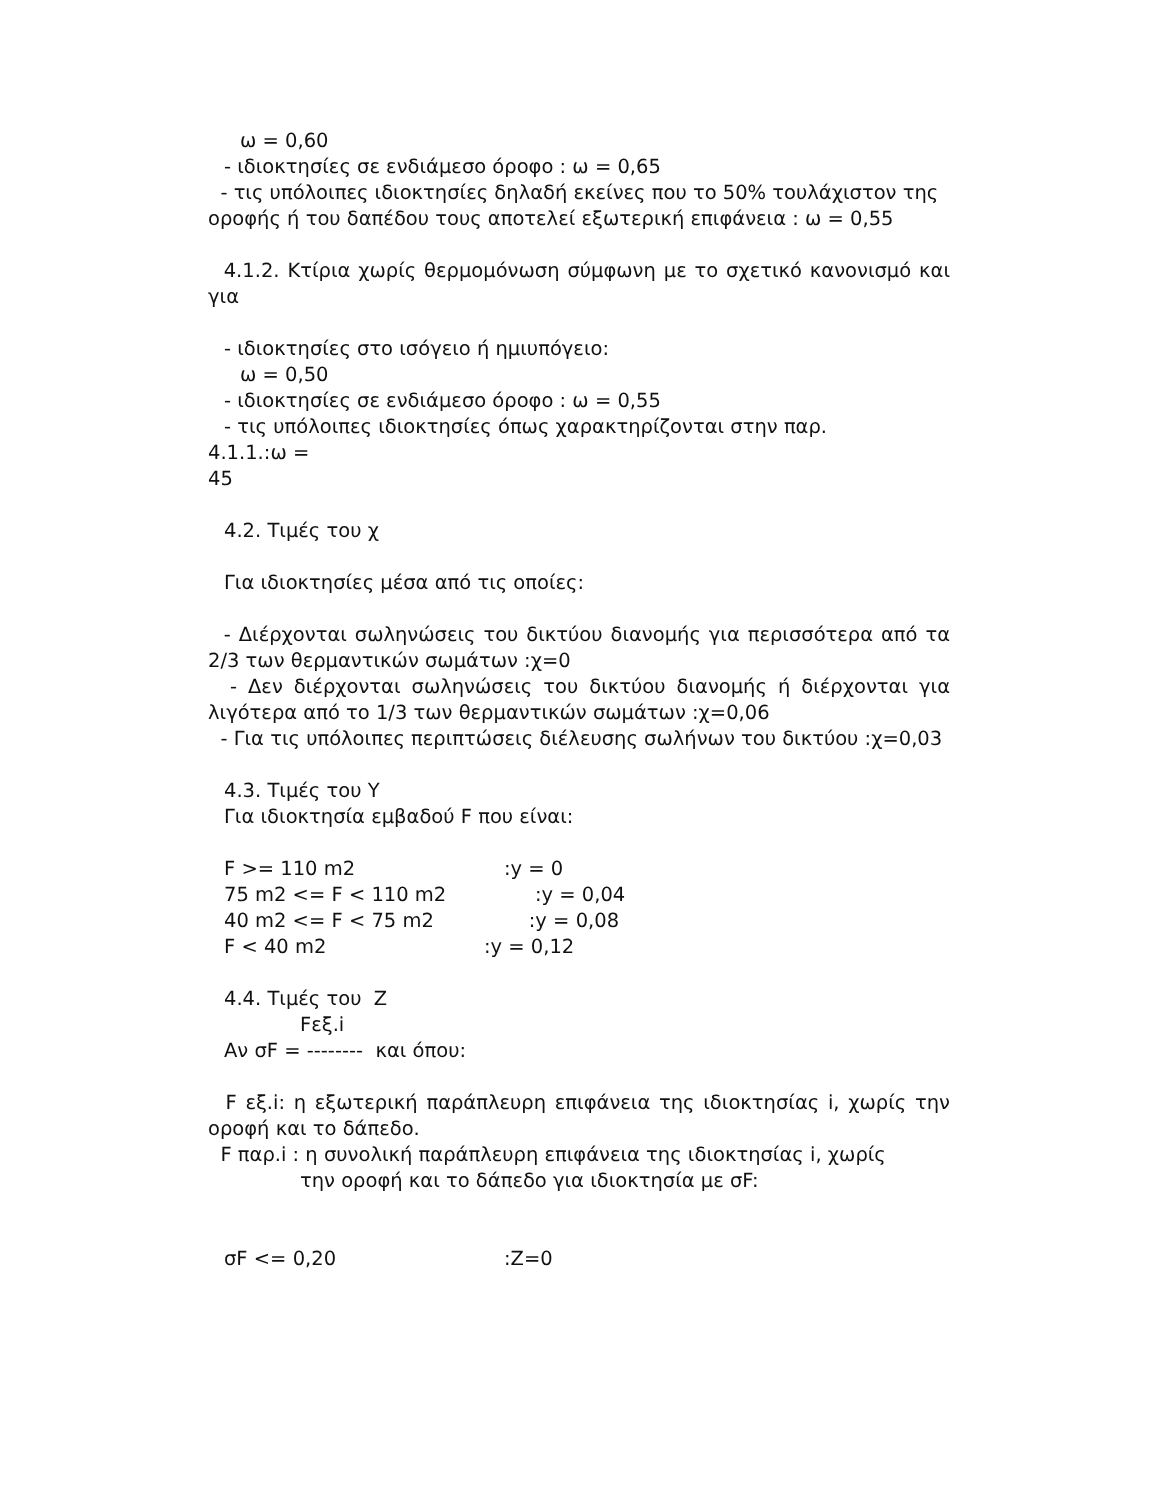ω = 0,60
- ιδιοκτησίες σε ενδιάμεσο όροφο : ω = 0,65
- τις υπόλοιπες ιδιοκτησίες δηλαδή εκείνες που το 50% τουλάχιστον της
οροφής ή του δαπέδου τους αποτελεί εξωτερική επιφάνεια : ω = 0,55
4.1.2. Κτίρια χωρίς θερμομόνωση σύμφωνη με το σχετικό κανονισμό και για
- ιδιοκτησίες στο ισόγειο ή ημιυπόγειο:
ω = 0,50
- ιδιοκτησίες σε ενδιάμεσο όροφο : ω = 0,55
- τις υπόλοιπες ιδιοκτησίες όπως χαρακτηρίζονται στην παρ.
4.1.1.:ω =
45
4.2. Τιμές του χ
Για ιδιοκτησίες μέσα από τις οποίες:
- Διέρχονται σωληνώσεις του δικτύου διανομής για περισσότερα από τα 2/3 των θερμαντικών σωμάτων :χ=0
- Δεν διέρχονται σωληνώσεις του δικτύου διανομής ή διέρχονται για λιγότερα από το 1/3 των θερμαντικών σωμάτων :χ=0,06
- Για τις υπόλοιπες περιπτώσεις διέλευσης σωλήνων του δικτύου :χ=0,03
4.3. Τιμές του Y
Για ιδιοκτησία εμβαδού F που είναι:
F >= 110 m2 :y = 0
75 m2 <= F < 110 m2 :y = 0,04
40 m2 <= F < 75 m2 :y = 0,08
F < 40 m2 :y = 0,12
4.4. Τιμές του Z
Fεξ.i
Αν σF = -------- και όπου:
F εξ.i: η εξωτερική παράπλευρη επιφάνεια της ιδιοκτησίας i, χωρίς την οροφή και το δάπεδο.
F παρ.i : η συνολική παράπλευρη επιφάνεια της ιδιοκτησίας i, χωρίς
την οροφή και το δάπεδο για ιδιοκτησία με σF:
σF <= 0,20 :Z=0